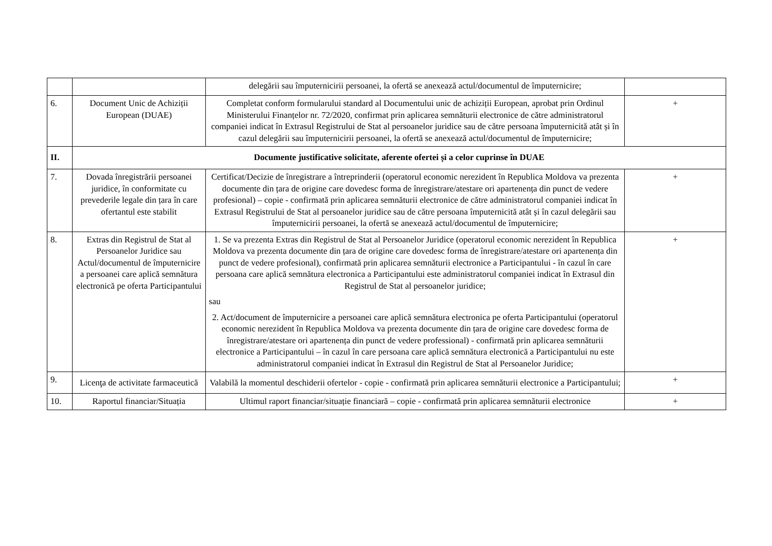| | | delegării sau împuternicirii persoanei, la ofertă se anexează actul/documentul de împuternicire; | |
| 6. | Document Unic de Achiziții European (DUAE) | Completat conform formularului standard al Documentului unic de achiziții European, aprobat prin Ordinul Ministerului Finanțelor nr. 72/2020, confirmat prin aplicarea semnăturii electronice de către administratorul companiei indicat în Extrasul Registrului de Stat al persoanelor juridice sau de către persoana împuternicită atât și în cazul delegării sau împuternicirii persoanei, la ofertă se anexează actul/documentul de împuternicire; | + |
| II. | Documente justificative solicitate, aferente ofertei și a celor cuprinse în DUAE | | |
| 7. | Dovada înregistrării persoanei juridice, în conformitate cu prevederile legale din țara în care ofertantul este stabilit | Certificat/Decizie de înregistrare a întreprinderii (operatorul economic nerezident în Republica Moldova va prezenta documente din țara de origine care dovedesc forma de înregistrare/atestare ori apartenența din punct de vedere profesional) – copie - confirmată prin aplicarea semnăturii electronice de către administratorul companiei indicat în Extrasul Registrului de Stat al persoanelor juridice sau de către persoana împuternicită atât și în cazul delegării sau împuternicirii persoanei, la ofertă se anexează actul/documentul de împuternicire; | + |
| 8. | Extras din Registrul de Stat al Persoanelor Juridice sau Actul/documentul de împuternicire a persoanei care aplică semnătura electronică pe oferta Participantului | 1. Se va prezenta Extras din Registrul de Stat al Persoanelor Juridice (operatorul economic nerezident în Republica Moldova va prezenta documente din țara de origine care dovedesc forma de înregistrare/atestare ori apartenența din punct de vedere profesional), confirmată prin aplicarea semnăturii electronice a Participantului - în cazul în care persoana care aplică semnătura electronica a Participantului este administratorul companiei indicat în Extrasul din Registrul de Stat al persoanelor juridice; sau 2. Act/document de împuternicire a persoanei care aplică semnătura electronica pe oferta Participantului (operatorul economic nerezident în Republica Moldova va prezenta documente din țara de origine care dovedesc forma de înregistrare/atestare ori apartenența din punct de vedere professional) - confirmată prin aplicarea semnăturii electronice a Participantului – în cazul în care persoana care aplică semnătura electronică a Participantului nu este administratorul companiei indicat în Extrasul din Registrul de Stat al Persoanelor Juridice; | + |
| 9. | Licenţa de activitate farmaceutică | Valabilă la momentul deschiderii ofertelor - copie - confirmată prin aplicarea semnăturii electronice a Participantului; | + |
| 10. | Raportul financiar/Situația | Ultimul raport financiar/situație financiară – copie - confirmată prin aplicarea semnăturii electronice | + |